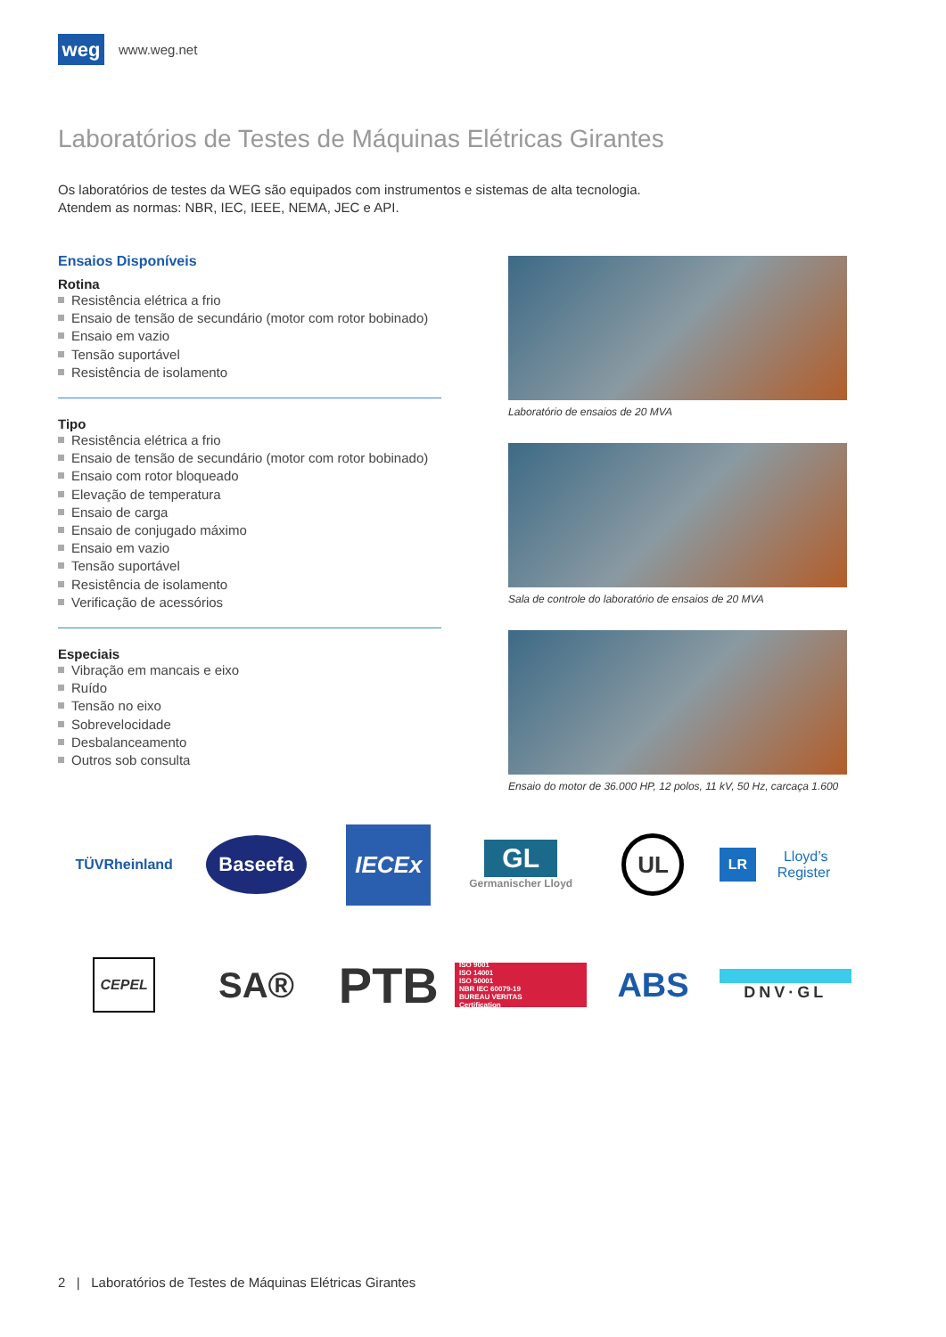weg
www.weg.net
Laboratórios de Testes de Máquinas Elétricas Girantes
Os laboratórios de testes da WEG são equipados com instrumentos e sistemas de alta tecnologia.
Atendem as normas: NBR, IEC, IEEE, NEMA, JEC e API.
Ensaios Disponíveis
Rotina
Resistência elétrica a frio
Ensaio de tensão de secundário (motor com rotor bobinado)
Ensaio em vazio
Tensão suportável
Resistência de isolamento
Tipo
Resistência elétrica a frio
Ensaio de tensão de secundário (motor com rotor bobinado)
Ensaio com rotor bloqueado
Elevação de temperatura
Ensaio de carga
Ensaio de conjugado máximo
Ensaio em vazio
Tensão suportável
Resistência de isolamento
Verificação de acessórios
Especiais
Vibração em mancais e eixo
Ruído
Tensão no eixo
Sobrevelocidade
Desbalanceamento
Outros sob consulta
Laboratório de ensaios de 20 MVA
Sala de controle do laboratório de ensaios de 20 MVA
Ensaio do motor de 36.000 HP, 12 polos, 11 kV, 50 Hz, carcaça 1.600
TÜVRheinland
Baseefa
IECEx
GL
Germanischer Lloyd
UL
LR Lloyd’s Register
CEPEL
SA®
PTB
ISO 9001
ISO 14001
ISO 50001
NBR IEC 60079-19
BUREAU VERITAS
Certification
ABS
DNV·GL
2 | Laboratórios de Testes de Máquinas Elétricas Girantes